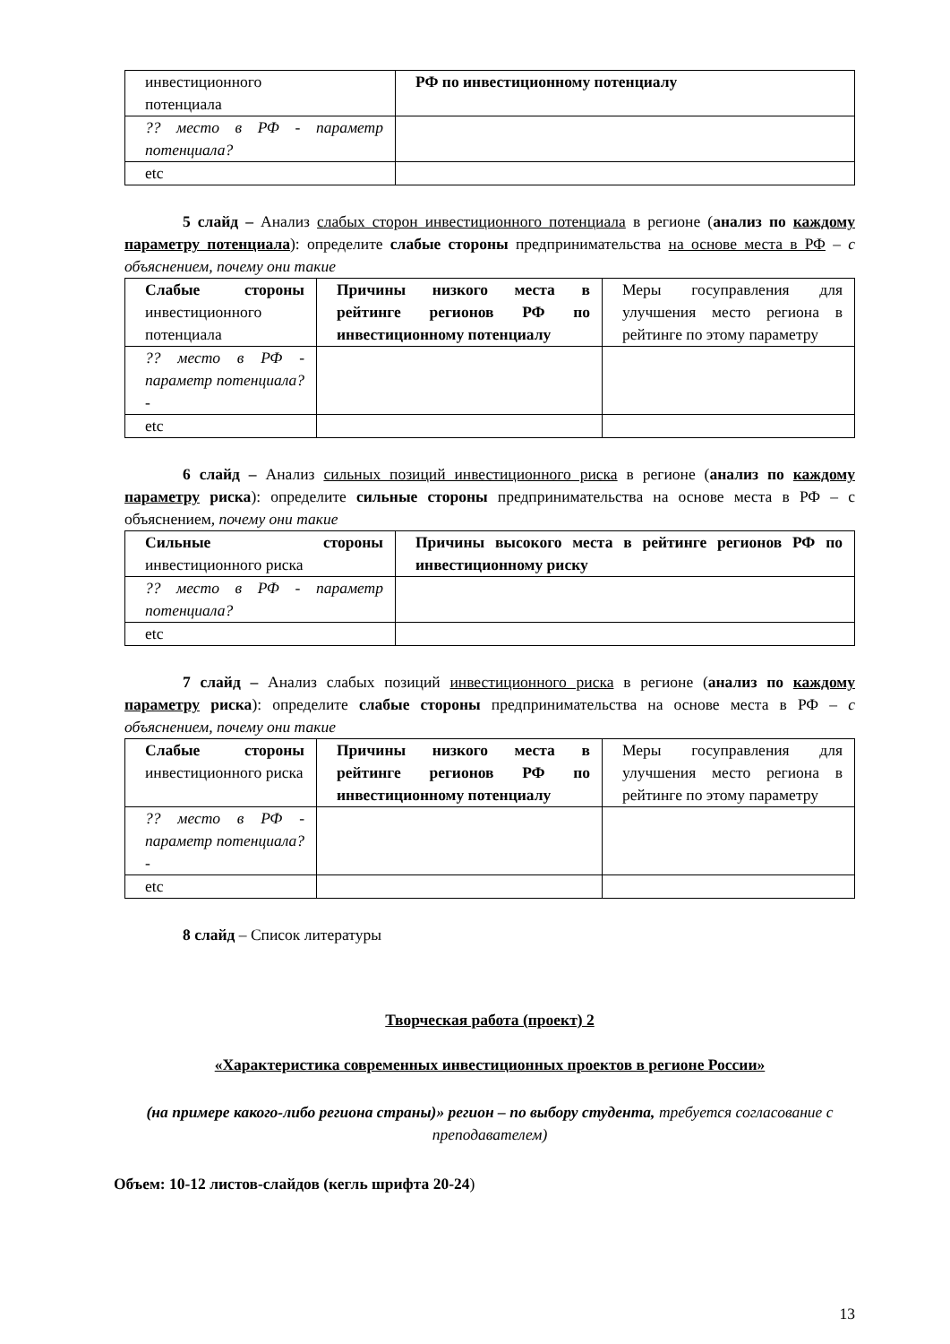| инвестиционного потенциала | РФ по инвестиционному потенциалу |
| ?? место в РФ - параметр потенциала? | |
| etc | |
5 слайд – Анализ слабых сторон инвестиционного потенциала в регионе (анализ по каждому параметру потенциала): определите слабые стороны предпринимательства на основе места в РФ – с объяснением, почему они такие
| Слабые стороны инвестиционного потенциала | Причины низкого места в рейтинге регионов РФ по инвестиционному потенциалу | Меры госуправления для улучшения место региона в рейтинге по этому параметру |
| ?? место в РФ - параметр потенциала?- | | |
| etc | | |
6 слайд – Анализ сильных позиций инвестиционного риска в регионе (анализ по каждому параметру риска): определите сильные стороны предпринимательства на основе места в РФ – с объяснением, почему они такие
| Сильные стороны инвестиционного риска | Причины высокого места в рейтинге регионов РФ по инвестиционному риску |
| ?? место в РФ - параметр потенциала? | |
| etc | |
7 слайд – Анализ слабых позиций инвестиционного риска в регионе (анализ по каждому параметру риска): определите слабые стороны предпринимательства на основе места в РФ – с объяснением, почему они такие
| Слабые стороны инвестиционного риска | Причины низкого места в рейтинге регионов РФ по инвестиционному потенциалу | Меры госуправления для улучшения место региона в рейтинге по этому параметру |
| ?? место в РФ - параметр потенциала?- | | |
| etc | | |
8 слайд – Список литературы
Творческая работа (проект) 2
«Характеристика современных инвестиционных проектов в регионе России»
(на примере какого-либо региона страны)» регион – по выбору студента, требуется согласование с преподавателем)
Объем: 10-12 листов-слайдов (кегль шрифта 20-24)
13